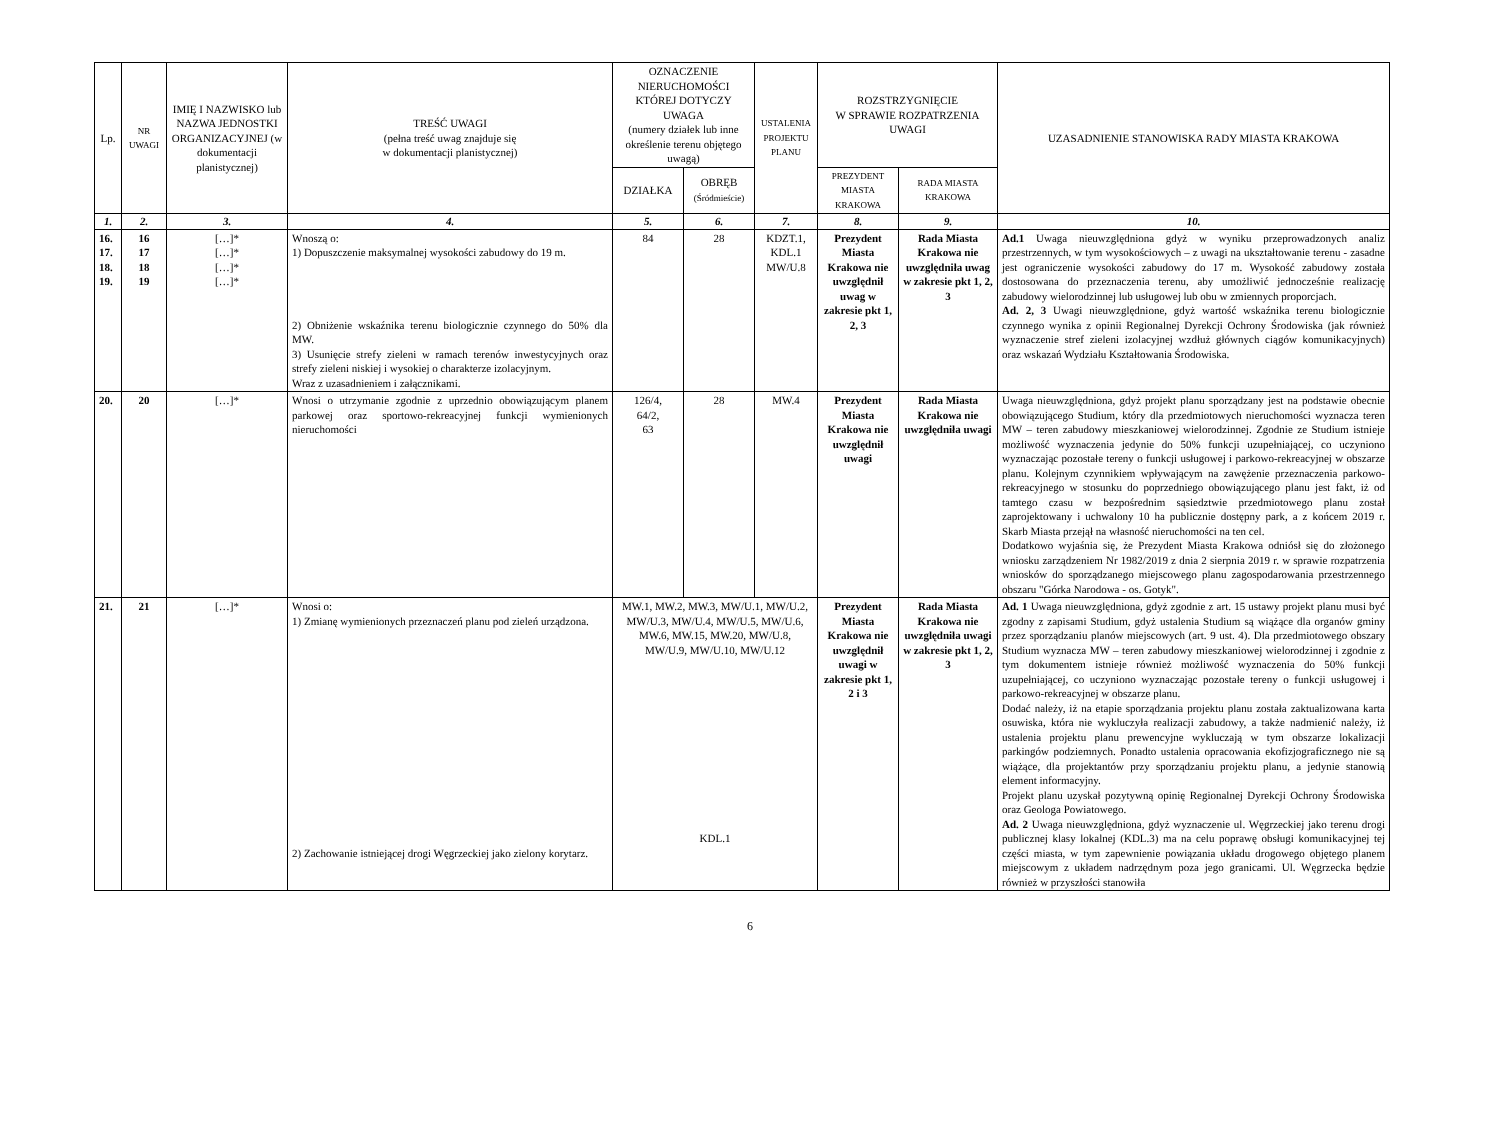| Lp. | NR UWAGI | IMIĘ I NAZWISKO lub NAZWA JEDNOSTKI ORGANIZACYJNEJ (w dokumentacji planistycznej) | TREŚĆ UWAGI (pełna treść uwag znajduje się w dokumentacji planistycznej) | OZNACZENIE NIERUCHOMOŚCI KTÓREJ DOTYCZY UWAGA (numery działek lub inne określenie terenu objętego uwagą) | | USTALENIA PROJEKTU PLANU | ROZSTRZYGNIĘCIE W SPRAWIE ROZPATRZENIA UWAGI | | UZASADNIENIE STANOWISKA RADY MIASTA KRAKOWA |
| --- | --- | --- | --- | --- | --- | --- | --- | --- | --- |
| | | | | DZIAŁKA | OBRĘB (Śródmieście) | | PREZYDENT MIASTA KRAKOWA | RADA MIASTA KRAKOWA | |
| 1. | 2. | 3. | 4. | 5. | 6. | 7. | 8. | 9. | 10. |
| 16. 17. 18. 19. | 16 17 18 19 | […]* […]* […]* […]* | Wnoszą o: 1) Dopuszczenie maksymalnej wysokości zabudowy do 19 m. 2) Obniżenie wskaźnika terenu biologicznie czynnego do 50% dla MW. 3) Usunięcie strefy zieleni w ramach terenów inwestycyjnych oraz strefy zieleni niskiej i wysokiej o charakterze izolacyjnym. Wraz z uzasadnieniem i załącznikami. | 84 | 28 | KDZT.1, KDL.1 MW/U.8 | Prezydent Miasta Krakowa nie uwzględnił uwag w zakresie pkt 1, 2, 3 | Rada Miasta Krakowa nie uwzględniła uwag w zakresie pkt 1, 2, 3 | Ad.1 Uwaga nieuwzględniona gdyż w wyniku przeprowadzonych analiz przestrzennych, w tym wysokościowych – z uwagi na ukształtowanie terenu - zasadne jest ograniczenie wysokości zabudowy do 17 m. Wysokość zabudowy została dostosowana do przeznaczenia terenu, aby umożliwić jednocześnie realizację zabudowy wielorodzinnej lub usługowej lub obu w zmiennych proporcjach. Ad. 2, 3 Uwagi nieuwzględnione, gdyż wartość wskaźnika terenu biologicznie czynnego wynika z opinii Regionalnej Dyrekcji Ochrony Środowiska (jak również wyznaczenie stref zieleni izolacyjnej wzdłuż głównych ciągów komunikacyjnych) oraz wskazań Wydziału Kształtowania Środowiska. |
| 20. | 20 | […]* | Wnosi o utrzymanie zgodnie z uprzednio obowiązującym planem parkowej oraz sportowo-rekreacyjnej funkcji wymienionych nieruchomości | 126/4, 64/2, 63 | 28 | MW.4 | Prezydent Miasta Krakowa nie uwzględnił uwagi | Rada Miasta Krakowa nie uwzględniła uwagi | Uwaga nieuwzględniona, gdyż projekt planu sporządzany jest na podstawie obecnie obowiązującego Studium, który dla przedmiotowych nieruchomości wyznacza teren MW – teren zabudowy mieszkaniowej wielorodzinnej. Zgodnie ze Studium istnieje możliwość wyznaczenia jedynie do 50% funkcji uzupełniającej, co uczyniono wyznaczając pozostałe tereny o funkcji usługowej i parkowo-rekreacyjnej w obszarze planu. Kolejnym czynnikiem wpływającym na zawężenie przeznaczenia parkowo-rekreacyjnego w stosunku do poprzedniego obowiązującego planu jest fakt, iż od tamtego czasu w bezpośrednim sąsiedztwie przedmiotowego planu został zaprojektowany i uchwalony 10 ha publicznie dostępny park, a z końcem 2019 r. Skarb Miasta przejął na własność nieruchomości na ten cel. Dodatkowo wyjaśnia się, że Prezydent Miasta Krakowa odniósł się do złożonego wniosku zarządzeniem Nr 1982/2019 z dnia 2 sierpnia 2019 r. w sprawie rozpatrzenia wniosków do sporządzanego miejscowego planu zagospodarowania przestrzennego obszaru "Górka Narodowa - os. Gotyk". |
| 21. | 21 | […]* | Wnosi o: 1) Zmianę wymienionych przeznaczeń planu pod zieleń urządzona. 2) Zachowanie istniejącej drogi Węgrzeckiej jako zielony korytarz. | MW.1, MW.2, MW.3, MW/U.1, MW/U.2, MW/U.3, MW/U.4, MW/U.5, MW/U.6, MW.6, MW.15, MW.20, MW/U.8, MW/U.9, MW/U.10, MW/U.12 KDL.1 | | | Prezydent Miasta Krakowa nie uwzględnił uwagi w zakresie pkt 1, 2 i 3 | Rada Miasta Krakowa nie uwzględniła uwagi w zakresie pkt 1, 2, 3 | Ad. 1 Uwaga nieuwzględniona, gdyż zgodnie z art. 15 ustawy projekt planu musi być zgodny z zapisami Studium, gdyż ustalenia Studium są wiążące dla organów gminy przez sporządzaniu planów miejscowych (art. 9 ust. 4). Dla przedmiotowego obszary Studium wyznacza MW – teren zabudowy mieszkaniowej wielorodzinnej i zgodnie z tym dokumentem istnieje również możliwość wyznaczenia do 50% funkcji uzupełniającej, co uczyniono wyznaczając pozostałe tereny o funkcji usługowej i parkowo-rekreacyjnej w obszarze planu. Dodać należy, iż na etapie sporządzania projektu planu została zaktualizowana karta osuwiska, która nie wykluczyła realizacji zabudowy, a także nadmienić należy, iż ustalenia projektu planu prewencyjne wykluczają w tym obszarze lokalizacji parkingów podziemnych. Ponadto ustalenia opracowania ekofizjograficznego nie są wiążące, dla projektantów przy sporządzaniu projektu planu, a jedynie stanowią element informacyjny. Projekt planu uzyskał pozytywną opinię Regionalnej Dyrekcji Ochrony Środowiska oraz Geologa Powiatowego. Ad. 2 Uwaga nieuwzględniona, gdyż wyznaczenie ul. Węgrzeckiej jako terenu drogi publicznej klasy lokalnej (KDL.3) ma na celu poprawę obsługi komunikacyjnej tej części miasta, w tym zapewnienie powiązania układu drogowego objętego planem miejscowym z układem nadrzędnym poza jego granicami. Ul. Węgrzecka będzie również w przyszłości stanowiła |
6